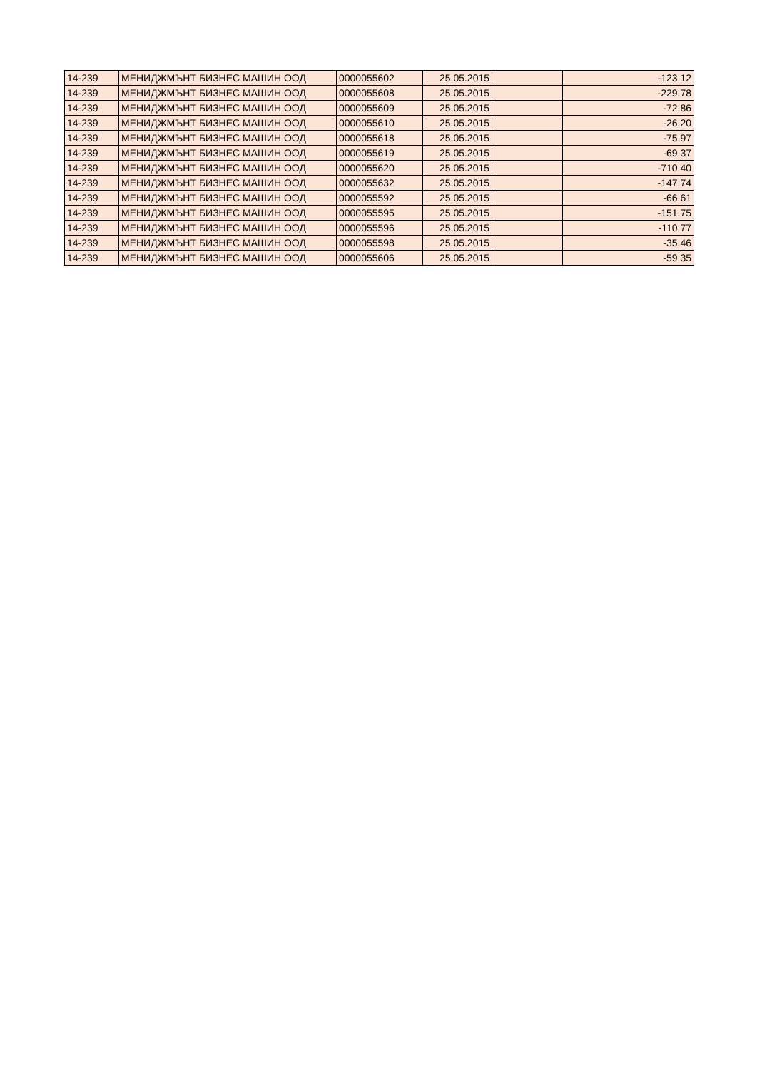| 14-239 | МЕНИДЖМЪНТ БИЗНЕС МАШИН ООД | 0000055602 | 25.05.2015 | | -123.12 |
| 14-239 | МЕНИДЖМЪНТ БИЗНЕС МАШИН ООД | 0000055608 | 25.05.2015 | | -229.78 |
| 14-239 | МЕНИДЖМЪНТ БИЗНЕС МАШИН ООД | 0000055609 | 25.05.2015 | | -72.86 |
| 14-239 | МЕНИДЖМЪНТ БИЗНЕС МАШИН ООД | 0000055610 | 25.05.2015 | | -26.20 |
| 14-239 | МЕНИДЖМЪНТ БИЗНЕС МАШИН ООД | 0000055618 | 25.05.2015 | | -75.97 |
| 14-239 | МЕНИДЖМЪНТ БИЗНЕС МАШИН ООД | 0000055619 | 25.05.2015 | | -69.37 |
| 14-239 | МЕНИДЖМЪНТ БИЗНЕС МАШИН ООД | 0000055620 | 25.05.2015 | | -710.40 |
| 14-239 | МЕНИДЖМЪНТ БИЗНЕС МАШИН ООД | 0000055632 | 25.05.2015 | | -147.74 |
| 14-239 | МЕНИДЖМЪНТ БИЗНЕС МАШИН ООД | 0000055592 | 25.05.2015 | | -66.61 |
| 14-239 | МЕНИДЖМЪНТ БИЗНЕС МАШИН ООД | 0000055595 | 25.05.2015 | | -151.75 |
| 14-239 | МЕНИДЖМЪНТ БИЗНЕС МАШИН ООД | 0000055596 | 25.05.2015 | | -110.77 |
| 14-239 | МЕНИДЖМЪНТ БИЗНЕС МАШИН ООД | 0000055598 | 25.05.2015 | | -35.46 |
| 14-239 | МЕНИДЖМЪНТ БИЗНЕС МАШИН ООД | 0000055606 | 25.05.2015 | | -59.35 |